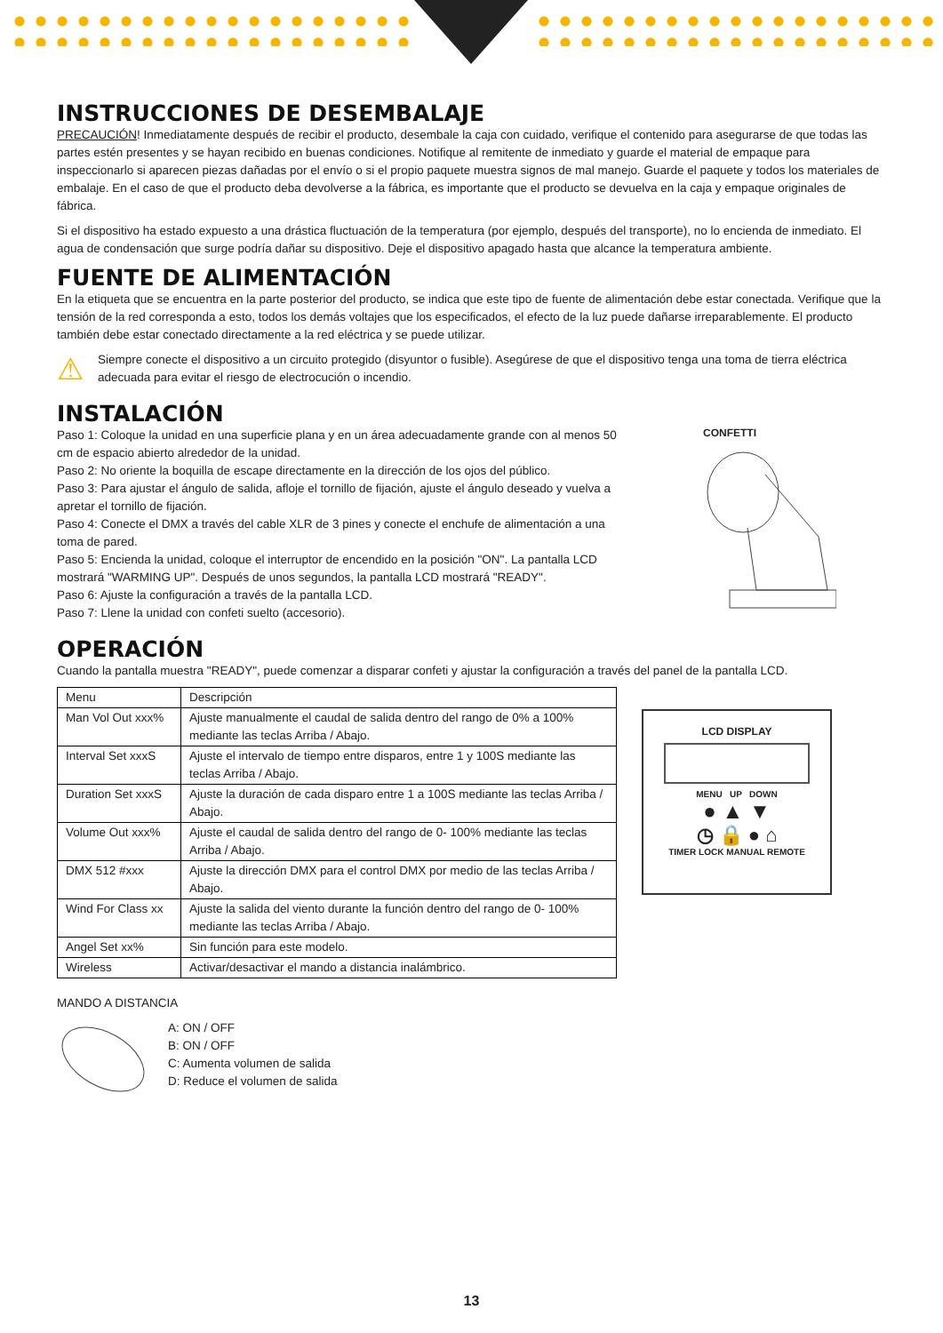INSTRUCCIONES DE DESEMBALAJE
PRECAUCIÓN! Inmediatamente después de recibir el producto, desembale la caja con cuidado, verifique el contenido para asegurarse de que todas las partes estén presentes y se hayan recibido en buenas condiciones. Notifique al remitente de inmediato y guarde el material de empaque para inspeccionarlo si aparecen piezas dañadas por el envío o si el propio paquete muestra signos de mal manejo. Guarde el paquete y todos los materiales de embalaje. En el caso de que el producto deba devolverse a la fábrica, es importante que el producto se devuelva en la caja y empaque originales de fábrica.
Si el dispositivo ha estado expuesto a una drástica fluctuación de la temperatura (por ejemplo, después del transporte), no lo encienda de inmediato. El agua de condensación que surge podría dañar su dispositivo. Deje el dispositivo apagado hasta que alcance la temperatura ambiente.
FUENTE DE ALIMENTACIÓN
En la etiqueta que se encuentra en la parte posterior del producto, se indica que este tipo de fuente de alimentación debe estar conectada. Verifique que la tensión de la red corresponda a esto, todos los demás voltajes que los especificados, el efecto de la luz puede dañarse irreparablemente. El producto también debe estar conectado directamente a la red eléctrica y se puede utilizar.
⚠
Siempre conecte el dispositivo a un circuito protegido (disyuntor o fusible). Asegúrese de que el dispositivo tenga una toma de tierra eléctrica adecuada para evitar el riesgo de electrocución o incendio.
INSTALACIÓN
Paso 1: Coloque la unidad en una superficie plana y en un área adecuadamente grande con al menos 50 cm de espacio abierto alrededor de la unidad.
Paso 2: No oriente la boquilla de escape directamente en la dirección de los ojos del público.
Paso 3: Para ajustar el ángulo de salida, afloje el tornillo de fijación, ajuste el ángulo deseado y vuelva a apretar el tornillo de fijación.
Paso 4: Conecte el DMX a través del cable XLR de 3 pines y conecte el enchufe de alimentación a una toma de pared.
Paso 5: Encienda la unidad, coloque el interruptor de encendido en la posición "ON". La pantalla LCD mostrará "WARMING UP". Después de unos segundos, la pantalla LCD mostrará "READY".
Paso 6: Ajuste la configuración a través de la pantalla LCD.
Paso 7: Llene la unidad con confeti suelto (accesorio).
CONFETTI
OPERACIÓN
Cuando la pantalla muestra "READY", puede comenzar a disparar confeti y ajustar la configuración a través del panel de la pantalla LCD.
| Menu | Descripción |
| Man Vol Out xxx% | Ajuste manualmente el caudal de salida dentro del rango de 0% a 100% mediante las teclas Arriba / Abajo. |
| Interval Set xxxS | Ajuste el intervalo de tiempo entre disparos, entre 1 y 100S mediante las teclas Arriba / Abajo. |
| Duration Set xxxS | Ajuste la duración de cada disparo entre 1 a 100S mediante las teclas Arriba / Abajo. |
| Volume Out xxx% | Ajuste el caudal de salida dentro del rango de 0- 100% mediante las teclas Arriba / Abajo. |
| DMX 512 #xxx | Ajuste la dirección DMX para el control DMX por medio de las teclas Arriba / Abajo. |
| Wind For Class xx | Ajuste la salida del viento durante la función dentro del rango de 0- 100% mediante las teclas Arriba / Abajo. |
| Angel Set xx% | Sin función para este modelo. |
| Wireless | Activar/desactivar el mando a distancia inalámbrico. |
LCD DISPLAY
MENU UP DOWN
● ▲ ▼
◷ 🔒 ● ⌂
TIMER LOCK MANUAL REMOTE
MANDO A DISTANCIA
A: ON / OFF
B: ON / OFF
C: Aumenta volumen de salida
D: Reduce el volumen de salida
13